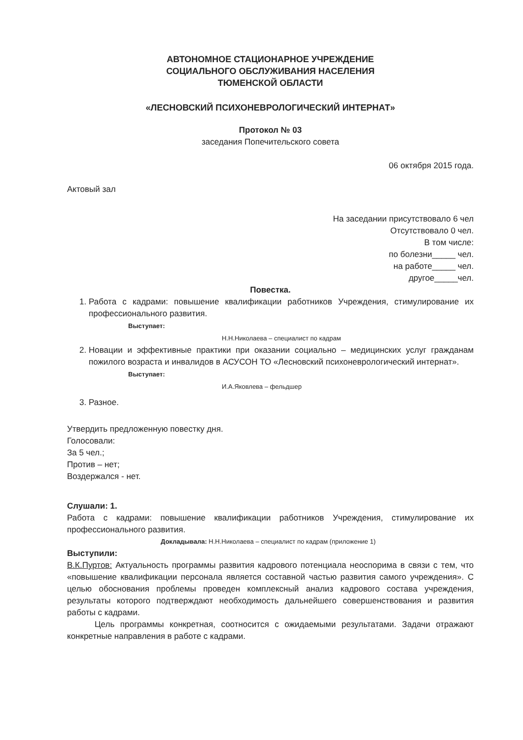АВТОНОМНОЕ СТАЦИОНАРНОЕ УЧРЕЖДЕНИЕ
СОЦИАЛЬНОГО ОБСЛУЖИВАНИЯ НАСЕЛЕНИЯ
ТЮМЕНСКОЙ ОБЛАСТИ
«ЛЕСНОВСКИЙ ПСИХОНЕВРОЛОГИЧЕСКИЙ ИНТЕРНАТ»
Протокол № 03
заседания Попечительского совета
06 октября 2015 года.
Актовый зал
На заседании присутствовало 6 чел
Отсутствовало 0 чел.
В том числе:
по болезни_____ чел.
на работе_____ чел.
другое_____чел.
Повестка.
1. Работа с кадрами: повышение квалификации работников Учреждения, стимулирование их профессионального развития.
Выступает:
Н.Н.Николаева – специалист по кадрам
2. Новации и эффективные практики при оказании социально – медицинских услуг гражданам пожилого возраста и инвалидов в АСУСОН ТО «Лесновский психоневрологический интернат».
Выступает:
И.А.Яковлева – фельдшер
3. Разное.
Утвердить предложенную повестку дня.
Голосовали:
За 5 чел.;
Против – нет;
Воздержался - нет.
Слушали: 1.
Работа с кадрами: повышение квалификации работников Учреждения, стимулирование их профессионального развития.
Докладывала: Н.Н.Николаева – специалист по кадрам (приложение 1)
Выступили:
В.К.Пуртов: Актуальность программы развития кадрового потенциала неоспорима в связи с тем, что «повышение квалификации персонала является составной частью развития самого учреждения». С целью обоснования проблемы проведен комплексный анализ кадрового состава учреждения, результаты которого подтверждают необходимость дальнейшего совершенствования и развития работы с кадрами.
Цель программы конкретная, соотносится с ожидаемыми результатами. Задачи отражают конкретные направления в работе с кадрами.